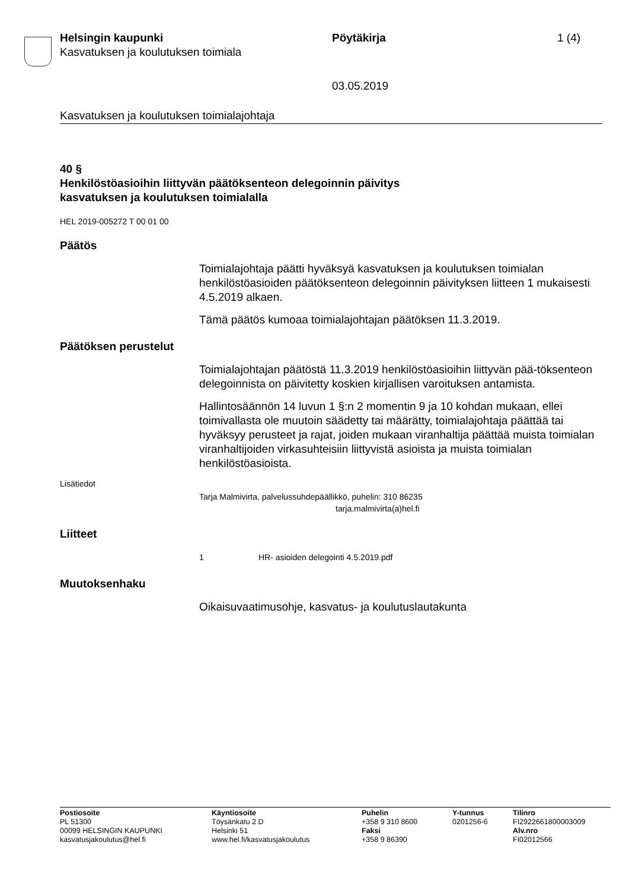Helsingin kaupunki
Kasvatuksen ja koulutuksen toimiala
Pöytäkirja 1 (4)
03.05.2019
Kasvatuksen ja koulutuksen toimialajohtaja
40 §
Henkilöstöasioihin liittyvän päätöksenteon delegoinnin päivitys
kasvatuksen ja koulutuksen toimialalla
HEL 2019-005272 T 00 01 00
Päätös
Toimialajohtaja päätti hyväksyä kasvatuksen ja koulutuksen toimialan henkilöstöasioiden päätöksenteon delegoinnin päivityksen liitteen 1 mukaisesti 4.5.2019 alkaen.
Tämä päätös kumoaa toimialajohtajan päätöksen 11.3.2019.
Päätöksen perustelut
Toimialajohtajan päätöstä 11.3.2019 henkilöstöasioihin liittyvän pää-töksenteon delegoinnista on päivitetty koskien kirjallisen varoituksen antamista.
Hallintosäännön 14 luvun 1 §:n 2 momentin 9 ja 10 kohdan mukaan, ellei toimivallasta ole muutoin säädetty tai määrätty, toimialajohtaja päättää tai hyväksyy perusteet ja rajat, joiden mukaan viranhaltija päättää muista toimialan viranhaltijoiden virkasuhteisiin liittyvistä asioista ja muista toimialan henkilöstöasioista.
Lisätiedot
Tarja Malmivirta, palvelussuhdepäällikkö, puhelin: 310 86235
tarja.malmivirta(a)hel.fi
Liitteet
1 HR- asioiden delegointi 4.5.2019.pdf
Muutoksenhaku
Oikaisuvaatimusohje, kasvatus- ja koulutuslautakunta
Postiosoite
PL 51300
00099 HELSINGIN KAUPUNKI
kasvatusjakoulutus@hel.fi
Käyntiosoite
Töysänkatu 2 D
Helsinki 51
www.hel.fi/kasvatusjakoulutus
Puhelin
+358 9 310 8600
Faksi
+358 9 86390
Y-tunnus
0201256-6
Tilinro
FI2922661800003009
Alv.nro
FI02012566